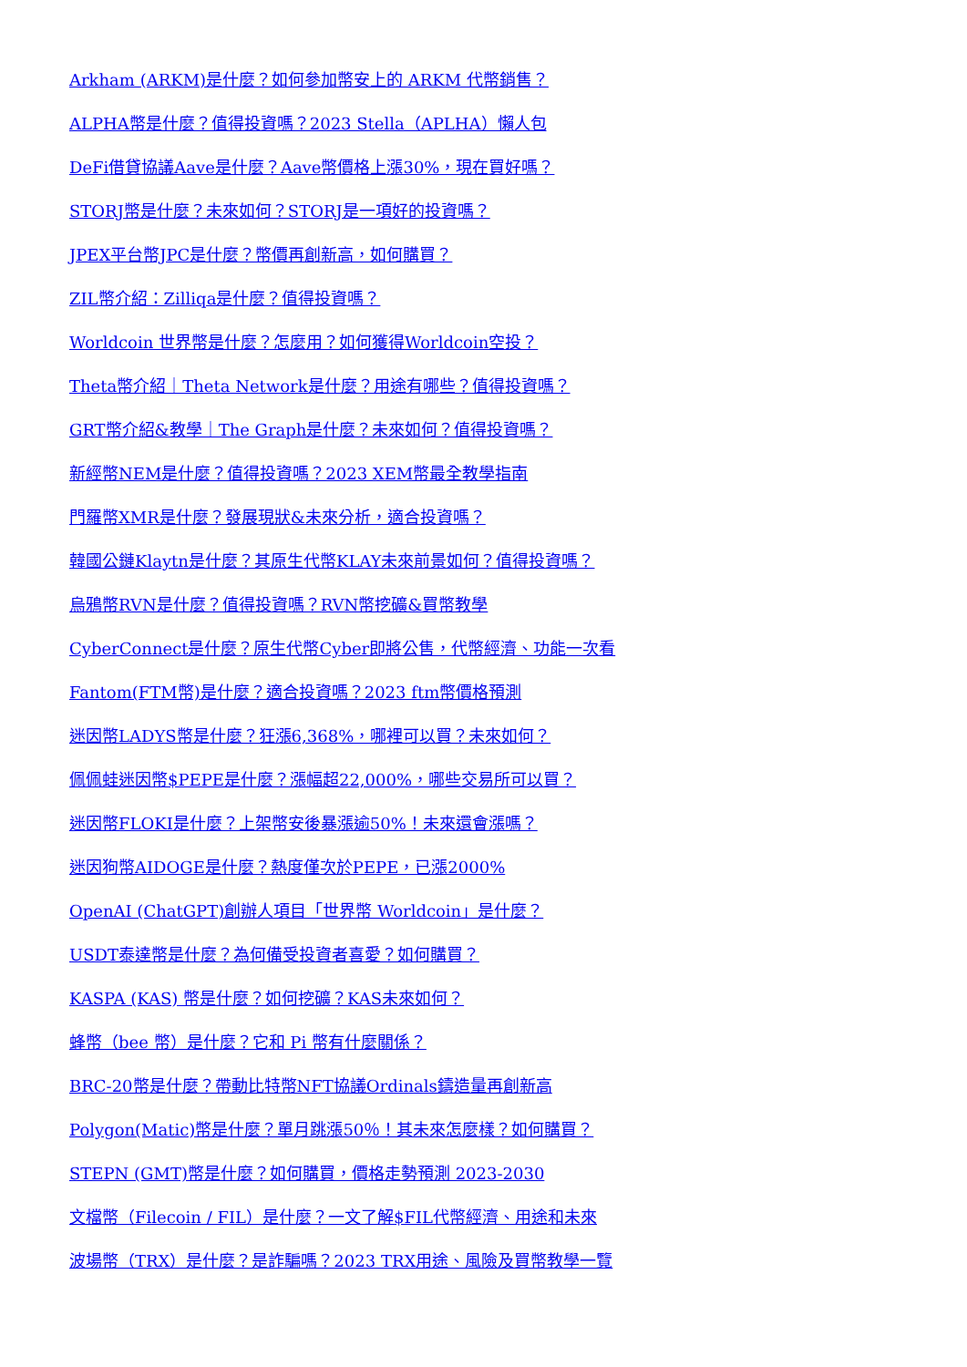Arkham (ARKM)是什麼？如何參加幣安上的 ARKM 代幣銷售？
ALPHA幣是什麼？值得投資嗎？2023 Stella（APLHA）懶人包
DeFi借貸協議Aave是什麼？Aave幣價格上漲30%，現在買好嗎？
STORJ幣是什麼？未來如何？STORJ是一項好的投資嗎？
JPEX平台幣JPC是什麼？幣價再創新高，如何購買？
ZIL幣介紹：Zilliqa是什麼？值得投資嗎？
Worldcoin 世界幣是什麼？怎麼用？如何獲得Worldcoin空投？
Theta幣介紹｜Theta Network是什麼？用途有哪些？值得投資嗎？
GRT幣介紹&教學｜The Graph是什麼？未來如何？值得投資嗎？
新經幣NEM是什麼？值得投資嗎？2023 XEM幣最全教學指南
門羅幣XMR是什麼？發展現狀&未來分析，適合投資嗎？
韓國公鏈Klaytn是什麼？其原生代幣KLAY未來前景如何？值得投資嗎？
烏鴉幣RVN是什麼？值得投資嗎？RVN幣挖礦&買幣教學
CyberConnect是什麼？原生代幣Cyber即將公售，代幣經濟、功能一次看
Fantom(FTM幣)是什麼？適合投資嗎？2023 ftm幣價格預測
迷因幣LADYS幣是什麼？狂漲6,368%，哪裡可以買？未來如何？
佩佩蛙迷因幣$PEPE是什麼？漲幅超22,000%，哪些交易所可以買？
迷因幣FLOKI是什麼？上架幣安後暴漲逾50%！未來還會漲嗎？
迷因狗幣AIDOGE是什麼？熱度僅次於PEPE，已漲2000%
OpenAI (ChatGPT)創辦人項目「世界幣 Worldcoin」是什麼？
USDT泰達幣是什麼？為何備受投資者喜愛？如何購買？
KASPA (KAS) 幣是什麼？如何挖礦？KAS未來如何？
蜂幣（bee 幣）是什麼？它和 Pi 幣有什麼關係？
BRC-20幣是什麼？帶動比特幣NFT協議Ordinals鑄造量再創新高
Polygon(Matic)幣是什麼？單月跳漲50％！其未來怎麼樣？如何購買？
STEPN (GMT)幣是什麼？如何購買，價格走勢預測 2023-2030
文檔幣（Filecoin / FIL）是什麼？一文了解$FIL代幣經濟、用途和未來
波場幣（TRX）是什麼？是詐騙嗎？2023 TRX用途、風險及買幣教學一覽